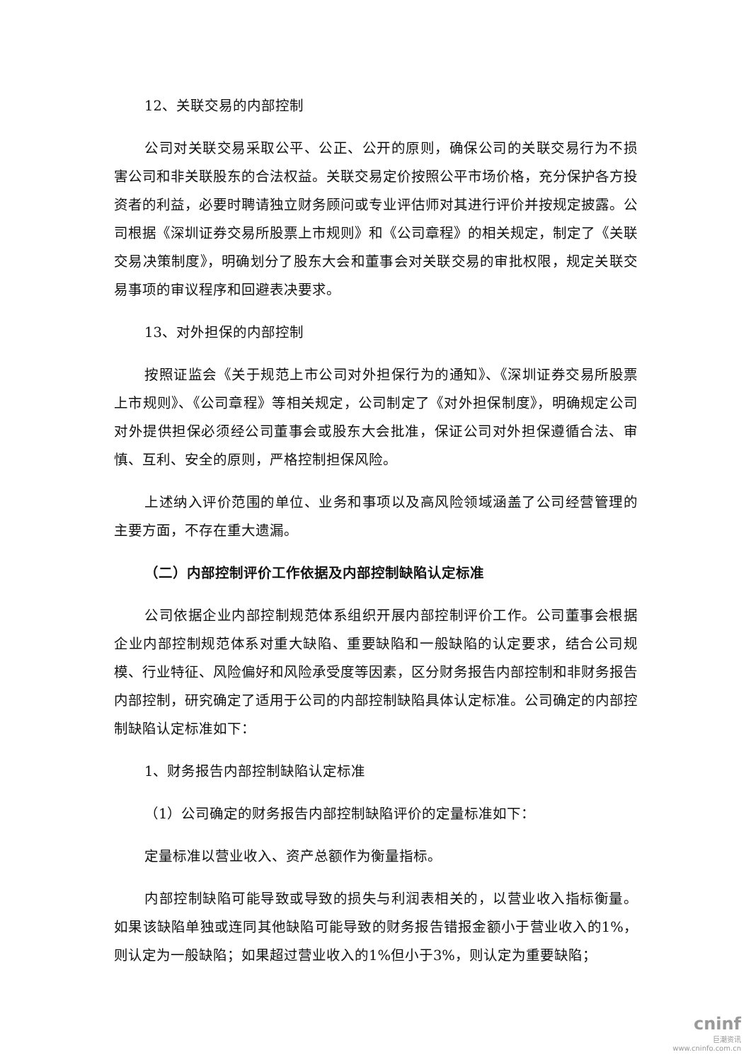12、关联交易的内部控制
公司对关联交易采取公平、公正、公开的原则，确保公司的关联交易行为不损害公司和非关联股东的合法权益。关联交易定价按照公平市场价格，充分保护各方投资者的利益，必要时聘请独立财务顾问或专业评估师对其进行评价并按规定披露。公司根据《深圳证券交易所股票上市规则》和《公司章程》的相关规定，制定了《关联交易决策制度》，明确划分了股东大会和董事会对关联交易的审批权限，规定关联交易事项的审议程序和回避表决要求。
13、对外担保的内部控制
按照证监会《关于规范上市公司对外担保行为的通知》、《深圳证券交易所股票上市规则》、《公司章程》等相关规定，公司制定了《对外担保制度》，明确规定公司对外提供担保必须经公司董事会或股东大会批准，保证公司对外担保遵循合法、审慎、互利、安全的原则，严格控制担保风险。
上述纳入评价范围的单位、业务和事项以及高风险领域涵盖了公司经营管理的主要方面，不存在重大遗漏。
（二）内部控制评价工作依据及内部控制缺陷认定标准
公司依据企业内部控制规范体系组织开展内部控制评价工作。公司董事会根据企业内部控制规范体系对重大缺陷、重要缺陷和一般缺陷的认定要求，结合公司规模、行业特征、风险偏好和风险承受度等因素，区分财务报告内部控制和非财务报告内部控制，研究确定了适用于公司的内部控制缺陷具体认定标准。公司确定的内部控制缺陷认定标准如下：
1、财务报告内部控制缺陷认定标准
（1）公司确定的财务报告内部控制缺陷评价的定量标准如下：
定量标准以营业收入、资产总额作为衡量指标。
内部控制缺陷可能导致或导致的损失与利润表相关的，以营业收入指标衡量。如果该缺陷单独或连同其他缺陷可能导致的财务报告错报金额小于营业收入的1%，则认定为一般缺陷；如果超过营业收入的1%但小于3%，则认定为重要缺陷；
cninf
巨潮资讯
www.cninfo.com.cn